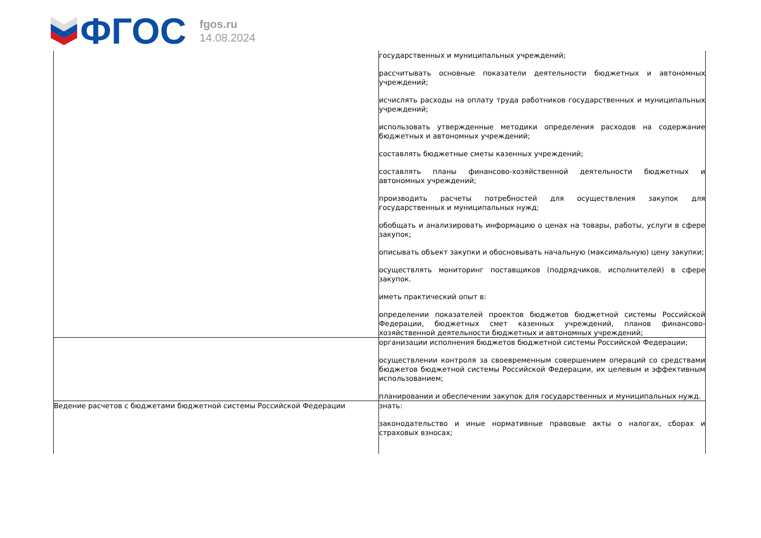ФГОС
fgos.ru
14.08.2024
| | государственных и муниципальных учреждений; рассчитывать основные показатели деятельности бюджетных и автономных учреждений; исчислять расходы на оплату труда работников государственных и муниципальных учреждений; использовать утвержденные методики определения расходов на содержание бюджетных и автономных учреждений; составлять бюджетные сметы казенных учреждений; составлять планы финансово-хозяйственной деятельности бюджетных и автономных учреждений; производить расчеты потребностей для осуществления закупок для государственных и муниципальных нужд; обобщать и анализировать информацию о ценах на товары, работы, услуги в сфере закупок; описывать объект закупки и обосновывать начальную (максимальную) цену закупки; осуществлять мониторинг поставщиков (подрядчиков, исполнителей) в сфере закупок. иметь практический опыт в: определении показателей проектов бюджетов бюджетной системы Российской Федерации, бюджетных смет казенных учреждений, планов финансово-хозяйственной деятельности бюджетных и автономных учреждений; |
| | организации исполнения бюджетов бюджетной системы Российской Федерации; осуществлении контроля за своевременным совершением операций со средствами бюджетов бюджетной системы Российской Федерации, их целевым и эффективным использованием; планировании и обеспечении закупок для государственных и муниципальных нужд. |
| Ведение расчетов с бюджетами бюджетной системы Российской Федерации | знать: законодательство и иные нормативные правовые акты о налогах, сборах и страховых взносах; |